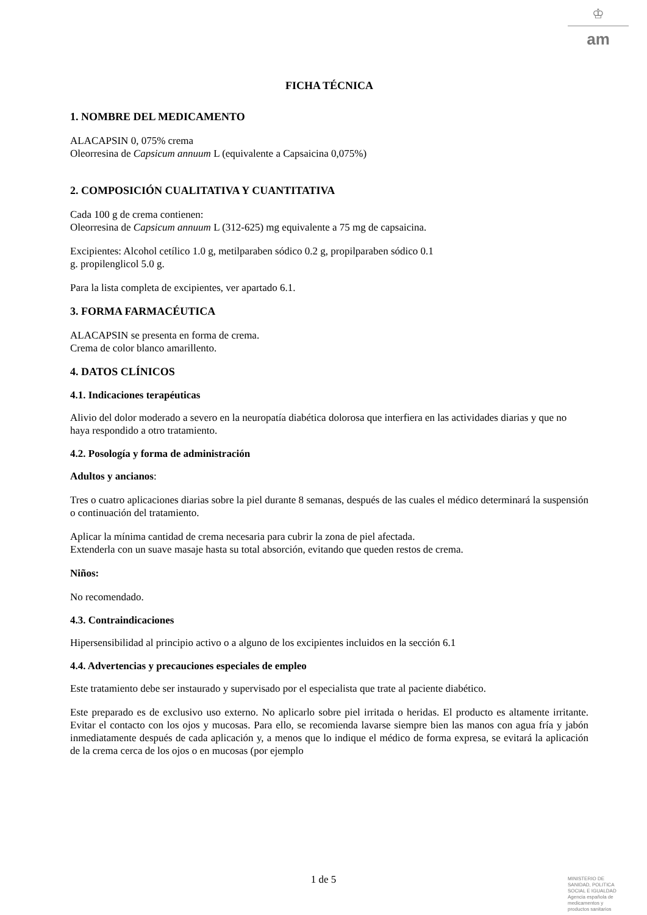♔
am
FICHA TÉCNICA
1. NOMBRE DEL MEDICAMENTO
ALACAPSIN 0, 075% crema
Oleorresina de Capsicum annuum L (equivalente a Capsaicina 0,075%)
2. COMPOSICIÓN CUALITATIVA Y CUANTITATIVA
Cada 100 g de crema contienen:
Oleorresina de Capsicum annuum L (312-625) mg equivalente a 75 mg de capsaicina.
Excipientes: Alcohol cetílico 1.0 g, metilparaben sódico 0.2 g, propilparaben sódico 0.1
g. propilenglicol 5.0 g.
Para la lista completa de excipientes, ver apartado 6.1.
3. FORMA FARMACÉUTICA
ALACAPSIN se presenta en forma de crema.
Crema de color blanco amarillento.
4. DATOS CLÍNICOS
4.1. Indicaciones terapéuticas
Alivio del dolor moderado a severo en la neuropatía diabética dolorosa que interfiera en las actividades diarias y que no haya respondido a otro tratamiento.
4.2. Posología y forma de administración
Adultos y ancianos:
Tres o cuatro aplicaciones diarias sobre la piel durante 8 semanas, después de las cuales el médico determinará la suspensión o continuación del tratamiento.
Aplicar la mínima cantidad de crema necesaria para cubrir la zona de piel afectada.
Extenderla con un suave masaje hasta su total absorción, evitando que queden restos de crema.
Niños:
No recomendado.
4.3. Contraindicaciones
Hipersensibilidad al principio activo o a alguno de los excipientes incluidos en la sección 6.1
4.4. Advertencias y precauciones especiales de empleo
Este tratamiento debe ser instaurado y supervisado por el especialista que trate al paciente diabético.
Este preparado es de exclusivo uso externo. No aplicarlo sobre piel irritada o heridas. El producto es altamente irritante. Evitar el contacto con los ojos y mucosas. Para ello, se recomienda lavarse siempre bien las manos con agua fría y jabón inmediatamente después de cada aplicación y, a menos que lo indique el médico de forma expresa, se evitará la aplicación de la crema cerca de los ojos o en mucosas (por ejemplo
1 de 5
MINISTERIO DE
SANIDAD, POLITICA
SOCIAL E IGUALDAD
Agencia española de
medicamentos y
productos sanitarios